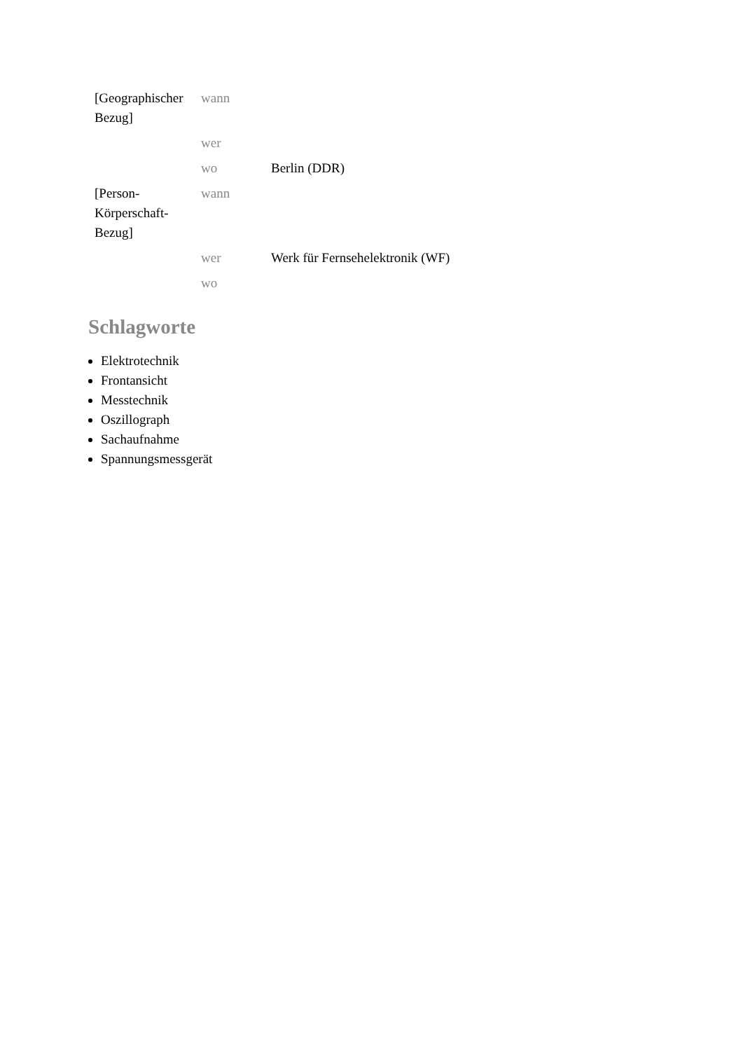| [Geographischer Bezug] | wann | |
| | wer | |
| | wo | Berlin (DDR) |
| [Person-Körperschaft-Bezug] | wann | |
| | wer | Werk für Fernsehelektronik (WF) |
| | wo | |
Schlagworte
Elektrotechnik
Frontansicht
Messtechnik
Oszillograph
Sachaufnahme
Spannungsmessgerät